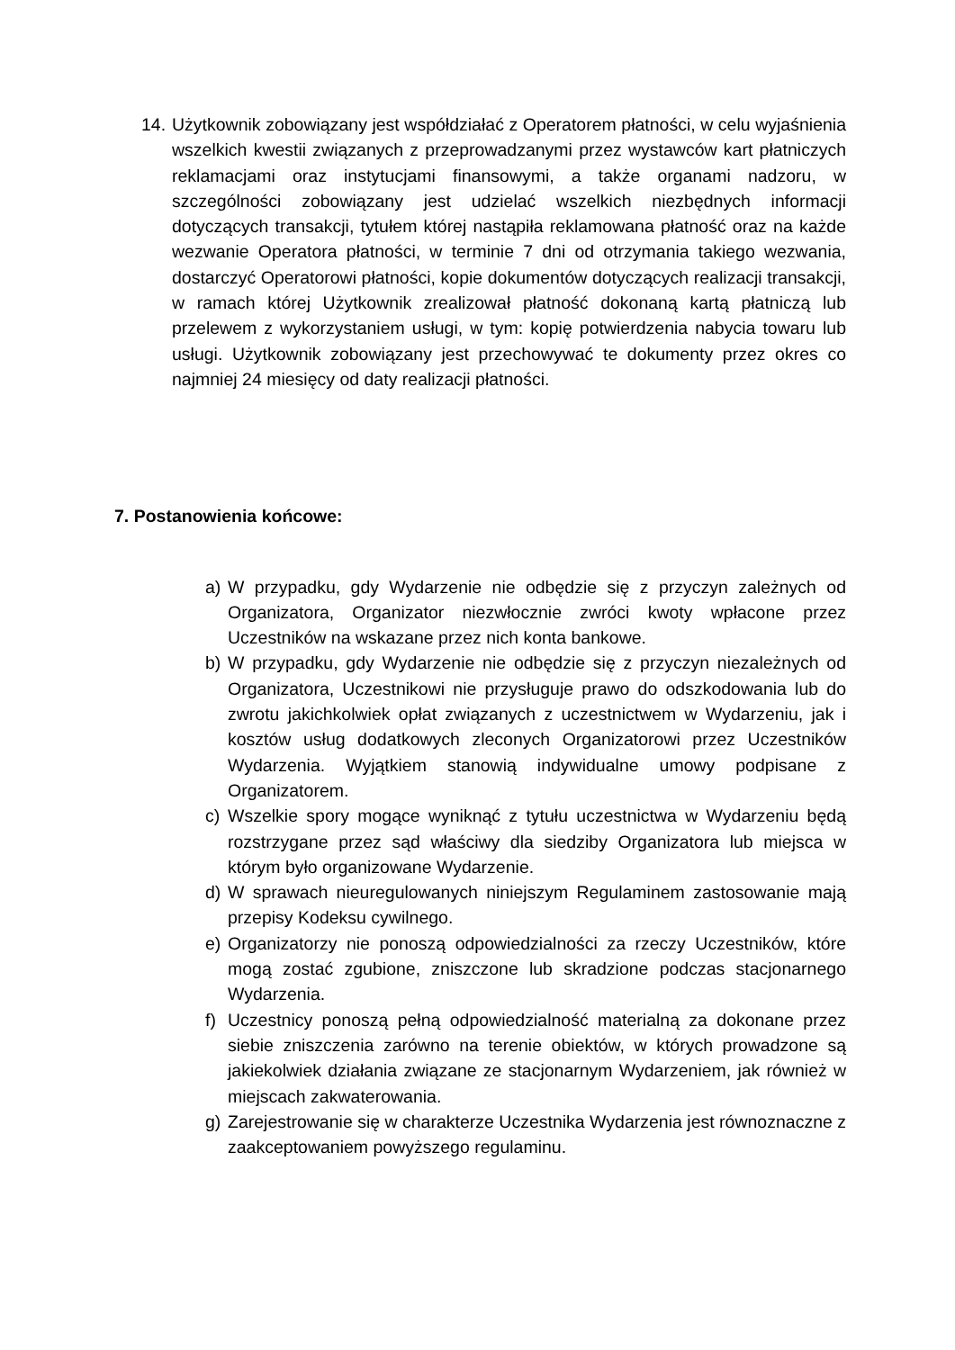14. Użytkownik zobowiązany jest współdziałać z Operatorem płatności, w celu wyjaśnienia wszelkich kwestii związanych z przeprowadzanymi przez wystawców kart płatniczych reklamacjami oraz instytucjami finansowymi, a także organami nadzoru, w szczególności zobowiązany jest udzielać wszelkich niezbędnych informacji dotyczących transakcji, tytułem której nastąpiła reklamowana płatność oraz na każde wezwanie Operatora płatności, w terminie 7 dni od otrzymania takiego wezwania, dostarczyć Operatorowi płatności, kopie dokumentów dotyczących realizacji transakcji, w ramach której Użytkownik zrealizował płatność dokonaną kartą płatniczą lub przelewem z wykorzystaniem usługi, w tym: kopię potwierdzenia nabycia towaru lub usługi. Użytkownik zobowiązany jest przechowywać te dokumenty przez okres co najmniej 24 miesięcy od daty realizacji płatności.
7. Postanowienia końcowe:
a) W przypadku, gdy Wydarzenie nie odbędzie się z przyczyn zależnych od Organizatora, Organizator niezwłocznie zwróci kwoty wpłacone przez Uczestników na wskazane przez nich konta bankowe.
b) W przypadku, gdy Wydarzenie nie odbędzie się z przyczyn niezależnych od Organizatora, Uczestnikowi nie przysługuje prawo do odszkodowania lub do zwrotu jakichkolwiek opłat związanych z uczestnictwem w Wydarzeniu, jak i kosztów usług dodatkowych zleconych Organizatorowi przez Uczestników Wydarzenia. Wyjątkiem stanowią indywidualne umowy podpisane z Organizatorem.
c) Wszelkie spory mogące wyniknąć z tytułu uczestnictwa w Wydarzeniu będą rozstrzygane przez sąd właściwy dla siedziby Organizatora lub miejsca w którym było organizowane Wydarzenie.
d) W sprawach nieuregulowanych niniejszym Regulaminem zastosowanie mają przepisy Kodeksu cywilnego.
e) Organizatorzy nie ponoszą odpowiedzialności za rzeczy Uczestników, które mogą zostać zgubione, zniszczone lub skradzione podczas stacjonarnego Wydarzenia.
f) Uczestnicy ponoszą pełną odpowiedzialność materialną za dokonane przez siebie zniszczenia zarówno na terenie obiektów, w których prowadzone są jakiekolwiek działania związane ze stacjonarnym Wydarzeniem, jak również w miejscach zakwaterowania.
g) Zarejestrowanie się w charakterze Uczestnika Wydarzenia jest równoznaczne z zaakceptowaniem powyższego regulaminu.